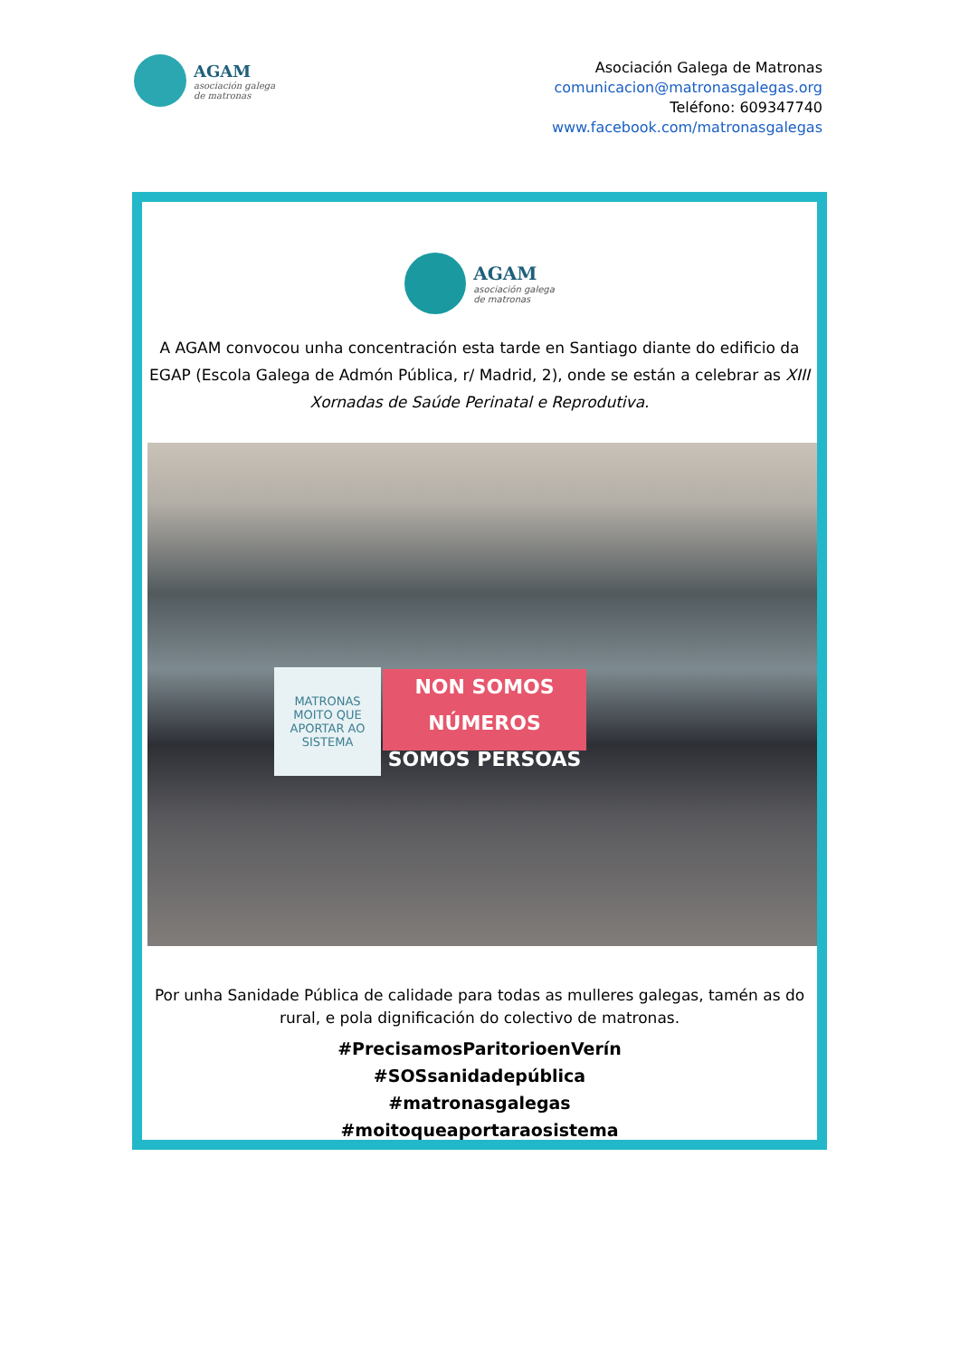AGAM
asociación galega
de matronas
Asociación Galega de Matronas
comunicacion@matronasgalegas.org
Teléfono: 609347740
www.facebook.com/matronasgalegas
AGAM
asociación galega
de matronas
A AGAM convocou unha concentración esta tarde en Santiago diante do edificio da EGAP (Escola Galega de Admón Pública, r/ Madrid, 2), onde se están a celebrar as XIII Xornadas de Saúde Perinatal e Reprodutiva.
MATRONAS
MOITO QUE APORTAR AO SISTEMA
NON SOMOS NÚMEROS
SOMOS PERSOAS
Por unha Sanidade Pública de calidade para todas as mulleres galegas, tamén as do rural, e pola dignificación do colectivo de matronas.
#PrecisamosParitorioenVerín
#SOSsanidadepública
#matronasgalegas
#moitoqueaportaraosistema